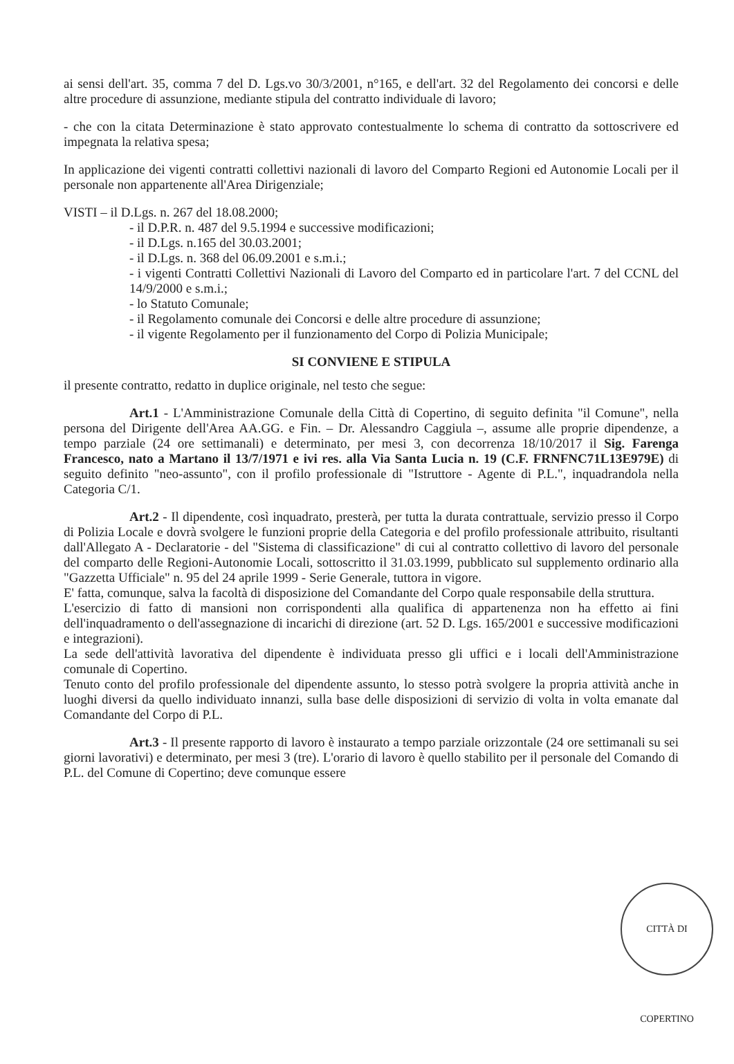ai sensi dell'art. 35, comma 7 del D. Lgs.vo 30/3/2001, n°165, e dell'art. 32 del Regolamento dei concorsi e delle altre procedure di assunzione, mediante stipula del contratto individuale di lavoro;
- che con la citata Determinazione è stato approvato contestualmente lo schema di contratto da sottoscrivere ed impegnata la relativa spesa;
In applicazione dei vigenti contratti collettivi nazionali di lavoro del Comparto Regioni ed Autonomie Locali per il personale non appartenente all'Area Dirigenziale;
VISTI – il D.Lgs. n. 267 del 18.08.2000;
- il D.P.R. n. 487 del 9.5.1994 e successive modificazioni;
- il D.Lgs. n.165 del 30.03.2001;
- il D.Lgs. n. 368 del 06.09.2001 e s.m.i.;
- i vigenti Contratti Collettivi Nazionali di Lavoro del Comparto ed in particolare l'art. 7 del CCNL del 14/9/2000 e s.m.i.;
- lo Statuto Comunale;
- il Regolamento comunale dei Concorsi e delle altre procedure di assunzione;
- il vigente Regolamento per il funzionamento del Corpo di Polizia Municipale;
SI CONVIENE E STIPULA
il presente contratto, redatto in duplice originale, nel testo che segue:
Art.1 - L'Amministrazione Comunale della Città di Copertino, di seguito definita "il Comune", nella persona del Dirigente dell'Area AA.GG. e Fin. – Dr. Alessandro Caggiula –, assume alle proprie dipendenze, a tempo parziale (24 ore settimanali) e determinato, per mesi 3, con decorrenza 18/10/2017 il Sig. Farenga Francesco, nato a Martano il 13/7/1971 e ivi res. alla Via Santa Lucia n. 19 (C.F. FRNFNC71L13E979E) di seguito definito "neo-assunto", con il profilo professionale di "Istruttore - Agente di P.L.", inquadrandola nella Categoria C/1.
Art.2 - Il dipendente, così inquadrato, presterà, per tutta la durata contrattuale, servizio presso il Corpo di Polizia Locale e dovrà svolgere le funzioni proprie della Categoria e del profilo professionale attribuito, risultanti dall'Allegato A - Declaratorie - del "Sistema di classificazione" di cui al contratto collettivo di lavoro del personale del comparto delle Regioni-Autonomie Locali, sottoscritto il 31.03.1999, pubblicato sul supplemento ordinario alla "Gazzetta Ufficiale" n. 95 del 24 aprile 1999 - Serie Generale, tuttora in vigore.
E' fatta, comunque, salva la facoltà di disposizione del Comandante del Corpo quale responsabile della struttura.
L'esercizio di fatto di mansioni non corrispondenti alla qualifica di appartenenza non ha effetto ai fini dell'inquadramento o dell'assegnazione di incarichi di direzione (art. 52 D. Lgs. 165/2001 e successive modificazioni e integrazioni).
La sede dell'attività lavorativa del dipendente è individuata presso gli uffici e i locali dell'Amministrazione comunale di Copertino.
Tenuto conto del profilo professionale del dipendente assunto, lo stesso potrà svolgere la propria attività anche in luoghi diversi da quello individuato innanzi, sulla base delle disposizioni di servizio di volta in volta emanate dal Comandante del Corpo di P.L.
Art.3 - Il presente rapporto di lavoro è instaurato a tempo parziale orizzontale (24 ore settimanali su sei giorni lavorativi) e determinato, per mesi 3 (tre). L'orario di lavoro è quello stabilito per il personale del Comando di P.L. del Comune di Copertino; deve comunque essere
CITTÀ DI COPERTINO